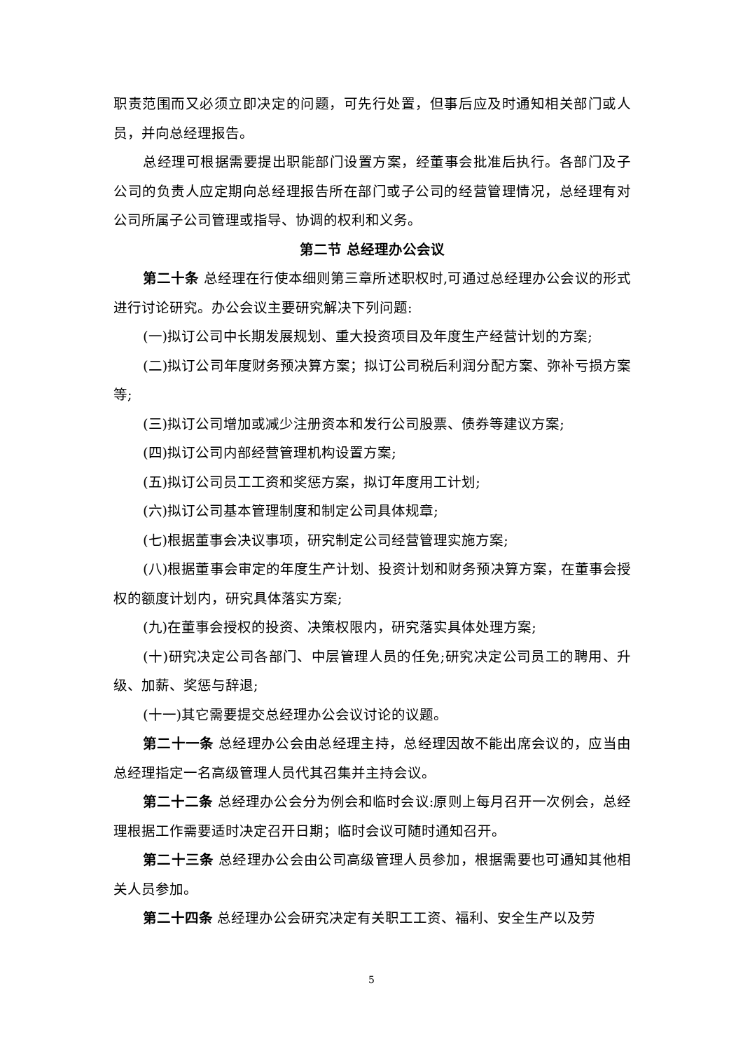职责范围而又必须立即决定的问题，可先行处置，但事后应及时通知相关部门或人员，并向总经理报告。
总经理可根据需要提出职能部门设置方案，经董事会批准后执行。各部门及子公司的负责人应定期向总经理报告所在部门或子公司的经营管理情况，总经理有对公司所属子公司管理或指导、协调的权利和义务。
第二节 总经理办公会议
第二十条 总经理在行使本细则第三章所述职权时,可通过总经理办公会议的形式进行讨论研究。办公会议主要研究解决下列问题:
(一)拟订公司中长期发展规划、重大投资项目及年度生产经营计划的方案;
(二)拟订公司年度财务预决算方案；拟订公司税后利润分配方案、弥补亏损方案等;
(三)拟订公司增加或减少注册资本和发行公司股票、债券等建议方案;
(四)拟订公司内部经营管理机构设置方案;
(五)拟订公司员工工资和奖惩方案，拟订年度用工计划;
(六)拟订公司基本管理制度和制定公司具体规章;
(七)根据董事会决议事项，研究制定公司经营管理实施方案;
(八)根据董事会审定的年度生产计划、投资计划和财务预决算方案，在董事会授权的额度计划内，研究具体落实方案;
(九)在董事会授权的投资、决策权限内，研究落实具体处理方案;
(十)研究决定公司各部门、中层管理人员的任免;研究决定公司员工的聘用、升级、加薪、奖惩与辞退;
(十一)其它需要提交总经理办公会议讨论的议题。
第二十一条 总经理办公会由总经理主持，总经理因故不能出席会议的，应当由总经理指定一名高级管理人员代其召集并主持会议。
第二十二条 总经理办公会分为例会和临时会议:原则上每月召开一次例会，总经理根据工作需要适时决定召开日期；临时会议可随时通知召开。
第二十三条 总经理办公会由公司高级管理人员参加，根据需要也可通知其他相关人员参加。
第二十四条 总经理办公会研究决定有关职工工资、福利、安全生产以及劳
5